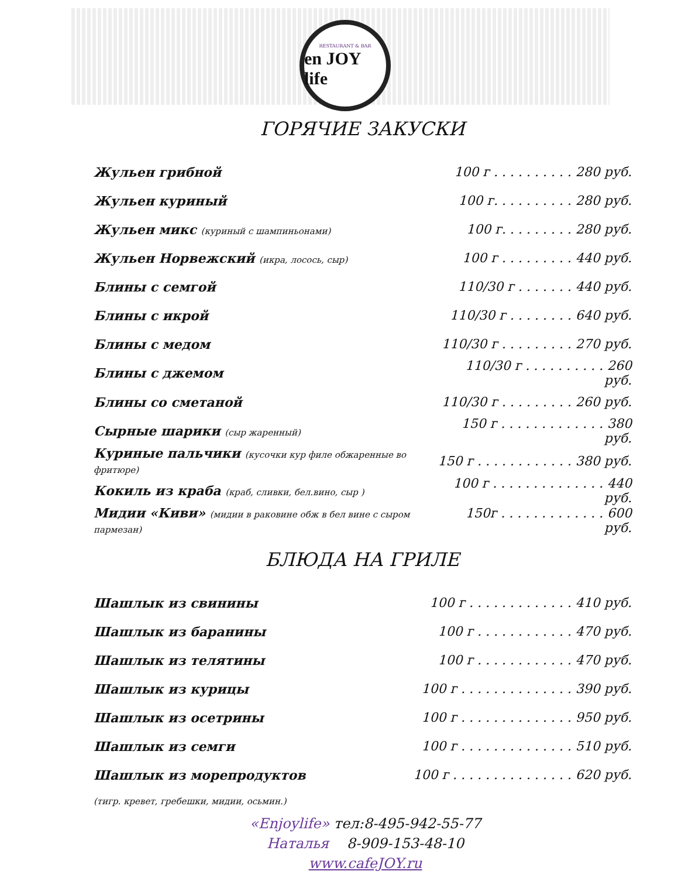RESTAURANT & BAR
en JOY life
ГОРЯЧИЕ ЗАКУСКИ
| Жульен грибной | 100 г . . . . . . . . . . 280 руб. |
| Жульен куриный | 100 г. . . . . . . . . . 280 руб. |
| Жульен микс (куриный с шампиньонами) | 100 г. . . . . . . . . 280 руб. |
| Жульен Норвежский (икра, лосось, сыр) | 100 г . . . . . . . . . 440 руб. |
| Блины с семгой | 110/30 г . . . . . . . 440 руб. |
| Блины с икрой | 110/30 г . . . . . . . . 640 руб. |
| Блины с медом | 110/30 г . . . . . . . . . 270 руб. |
| Блины с джемом | 110/30 г . . . . . . . . . . 260 руб. |
| Блины со сметаной | 110/30 г . . . . . . . . . 260 руб. |
| Сырные шарики (сыр жаренный) | 150 г . . . . . . . . . . . . . 380 руб. |
| Куриные пальчики (кусочки кур филе обжаренные во фритюре) | 150 г . . . . . . . . . . . . 380 руб. |
| Кокиль из краба (краб, сливки, бел.вино, сыр ) | 100 г . . . . . . . . . . . . . . 440 руб. |
| Мидии «Киви» (мидии в раковине обж в бел вине с сыром пармезан) | 150г . . . . . . . . . . . . . 600 руб. |
БЛЮДА НА ГРИЛЕ
| Шашлык из свинины | 100 г . . . . . . . . . . . . . 410 руб. |
| Шашлык из баранины | 100 г . . . . . . . . . . . . 470 руб. |
| Шашлык из телятины | 100 г . . . . . . . . . . . . 470 руб. |
| Шашлык из курицы | 100 г . . . . . . . . . . . . . . 390 руб. |
| Шашлык из осетрины | 100 г . . . . . . . . . . . . . . 950 руб. |
| Шашлык из семги | 100 г . . . . . . . . . . . . . . 510 руб. |
| Шашлык из морепродуктов | 100 г . . . . . . . . . . . . . . . 620 руб. |
(тигр. кревет, гребешки, мидии, осьмин.)
«Enjoylife» тел:8-495-942-55-77
Наталья 8-909-153-48-10
www.cafeJOY.ru